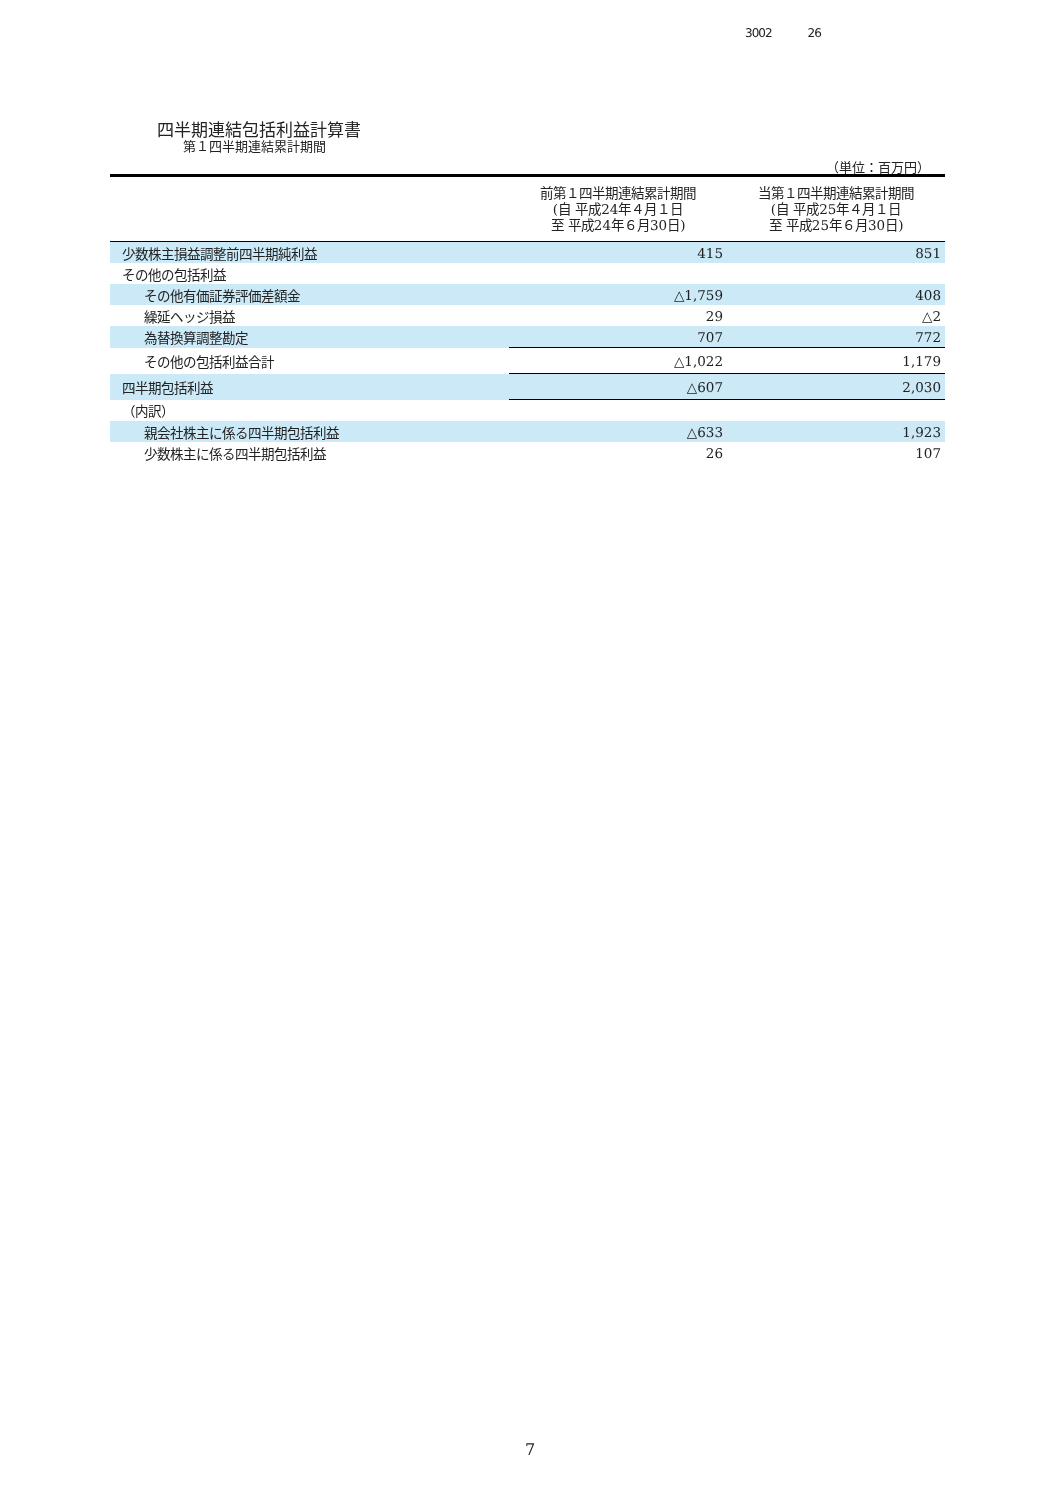3002 26
四半期連結包括利益計算書
第１四半期連結累計期間
（単位：百万円）
| | 前第１四半期連結累計期間 (自 平成24年４月１日 至 平成24年６月30日) | 当第１四半期連結累計期間 (自 平成25年４月１日 至 平成25年６月30日) |
| --- | --- | --- |
| 少数株主損益調整前四半期純利益 | 415 | 851 |
| その他の包括利益 | | |
| その他有価証券評価差額金 | △1,759 | 408 |
| 繰延ヘッジ損益 | 29 | △2 |
| 為替換算調整勘定 | 707 | 772 |
| その他の包括利益合計 | △1,022 | 1,179 |
| 四半期包括利益 | △607 | 2,030 |
| （内訳） | | |
| 親会社株主に係る四半期包括利益 | △633 | 1,923 |
| 少数株主に係る四半期包括利益 | 26 | 107 |
7